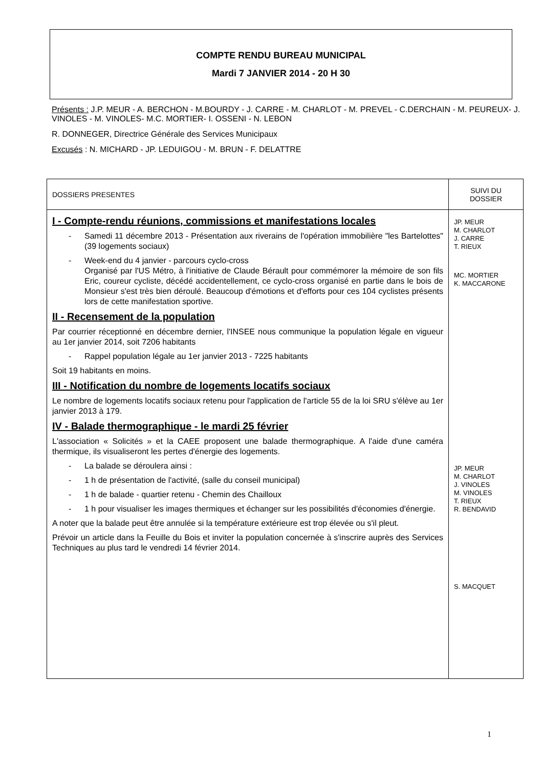COMPTE RENDU BUREAU MUNICIPAL
Mardi 7 JANVIER 2014 - 20 H 30
Présents : J.P. MEUR - A. BERCHON - M.BOURDY - J. CARRE - M. CHARLOT - M. PREVEL - C.DERCHAIN - M. PEUREUX- J. VINOLES - M. VINOLES- M.C. MORTIER- I. OSSENI - N. LEBON
R. DONNEGER, Directrice Générale des Services Municipaux
Excusés : N. MICHARD - JP. LEDUIGOU - M. BRUN - F. DELATTRE
| DOSSIERS PRESENTES | SUIVI DU DOSSIER |
| I - Compte-rendu réunions, commissions et manifestations locales - Samedi 11 décembre 2013 - Présentation aux riverains de l'opération immobilière "les Bartelottes" (39 logements sociaux) - Week-end du 4 janvier - parcours cyclo-cross Organisé par l'US Métro, à l'initiative de Claude Bérault pour commémorer la mémoire de son fils Eric, coureur cycliste, décédé accidentellement, ce cyclo-cross organisé en partie dans le bois de Monsieur s'est très bien déroulé. Beaucoup d'émotions et d'efforts pour ces 104 cyclistes présents lors de cette manifestation sportive. II - Recensement de la population Par courrier réceptionné en décembre dernier, l'INSEE nous communique la population légale en vigueur au 1er janvier 2014, soit 7206 habitants - Rappel population légale au 1er janvier 2013 - 7225 habitants Soit 19 habitants en moins. III - Notification du nombre de logements locatifs sociaux Le nombre de logements locatifs sociaux retenu pour l'application de l'article 55 de la loi SRU s'élève au 1er janvier 2013 à 179. IV - Balade thermographique - le mardi 25 février L'association « Solicités » et la CAEE proposent une balade thermographique. A l'aide d'une caméra thermique, ils visualiseront les pertes d'énergie des logements. - La balade se déroulera ainsi : - 1 h de présentation de l'activité, (salle du conseil municipal) - 1 h de balade - quartier retenu - Chemin des Chailloux - 1 h pour visualiser les images thermiques et échanger sur les possibilités d'économies d'énergie. A noter que la balade peut être annulée si la température extérieure est trop élevée ou s'il pleut. Prévoir un article dans la Feuille du Bois et inviter la population concernée à s'inscrire auprès des Services Techniques au plus tard le vendredi 14 février 2014. | JP. MEUR M. CHARLOT J. CARRE T. RIEUX MC. MORTIER K. MACCARONE JP. MEUR M. CHARLOT J. VINOLES M. VINOLES T. RIEUX R. BENDAVID S. MACQUET |
1